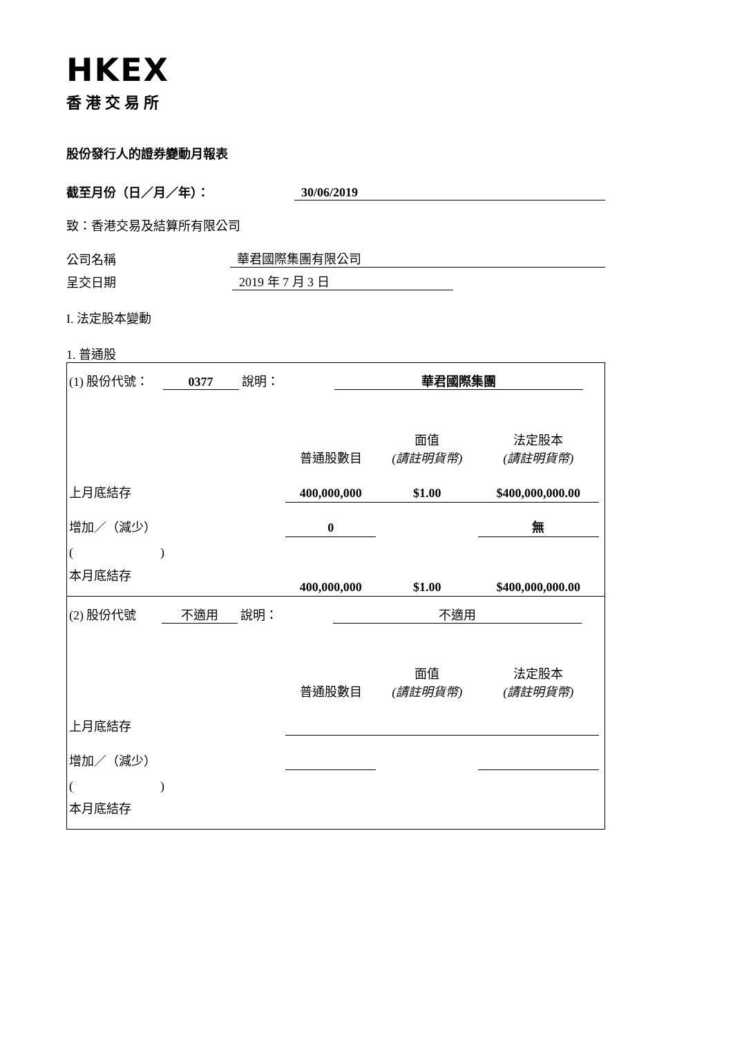HKEX
香港交易所
股份發行人的證券變動月報表
截至月份（日／月／年）： 30/06/2019
致：香港交易及結算所有限公司
公司名稱 華君國際集團有限公司
呈交日期 2019 年 7 月 3 日
I. 法定股本變動
1. 普通股
| (1) 股份代號： 0377 說明： 華君國際集團 | | | | |
| | 普通股數目 | 面值 (請註明貨幣) | 法定股本 (請註明貨幣) | |
| 上月底結存 | 400,000,000 | $1.00 | $400,000,000.00 | |
| 增加／（減少） | 0 | | 無 | |
| ( ) | | | | |
| 本月底結存 | 400,000,000 | $1.00 | $400,000,000.00 | |
| (2) 股份代號 不適用 說明： 不適用 | | | | |
| | 普通股數目 | 面值 (請註明貨幣) | 法定股本 (請註明貨幣) | |
| 上月底結存 | | | | |
| 增加／（減少） | | | | |
| ( ) | | | | |
| 本月底結存 | | | | |